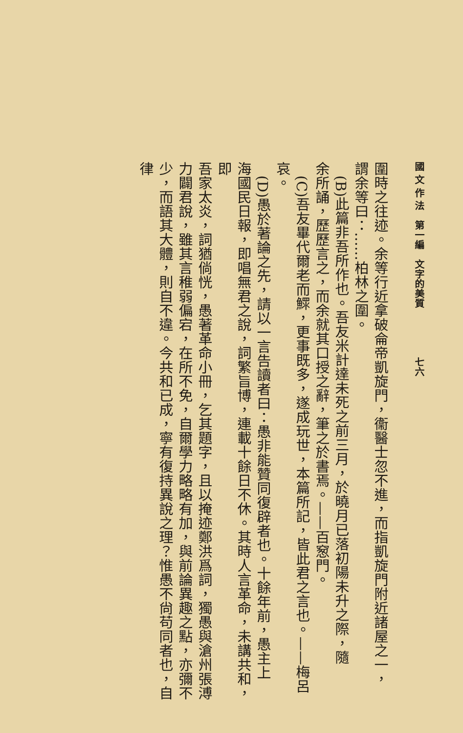國 文 作 法　第一編　文字的美質　　　　　七六
圍時之往迹。余等行近拿破侖帝凱旋門，衞醫士忽不進，而指凱旋門附近諸屋之一，
謂余等曰：……柏林之圍。
(B)此篇非吾所作也。吾友米計達未死之前三月，於曉月已落初陽未升之際，隨
余所誦，歷歷言之，而余就其口授之辭，筆之於書焉。——百䆫門。
(C)吾友畢代爾老而鰥，更事既多，遂成玩世，本篇所記，皆此君之言也。——梅呂
哀。
(D)愚於著論之先，請以一言告讀者曰：愚非能贊同復辟者也。十餘年前，愚主上
海國民日報，即唱無君之說，詞繁旨博，連載十餘日不休。其時人言革命，未講共和，即
吾家太炎，詞猶倘恍，愚著革命小冊，乞其題字，且以掩迹鄭洪爲詞，獨愚與滄州張溥
力闢君說，雖其言稚弱偏宕，在所不免，自爾學力略略有加，與前論異趣之點，亦彌不
少，而語其大體，則自不違。今共和已成，寧有復持異說之理？惟愚不尙苟同者也，自律